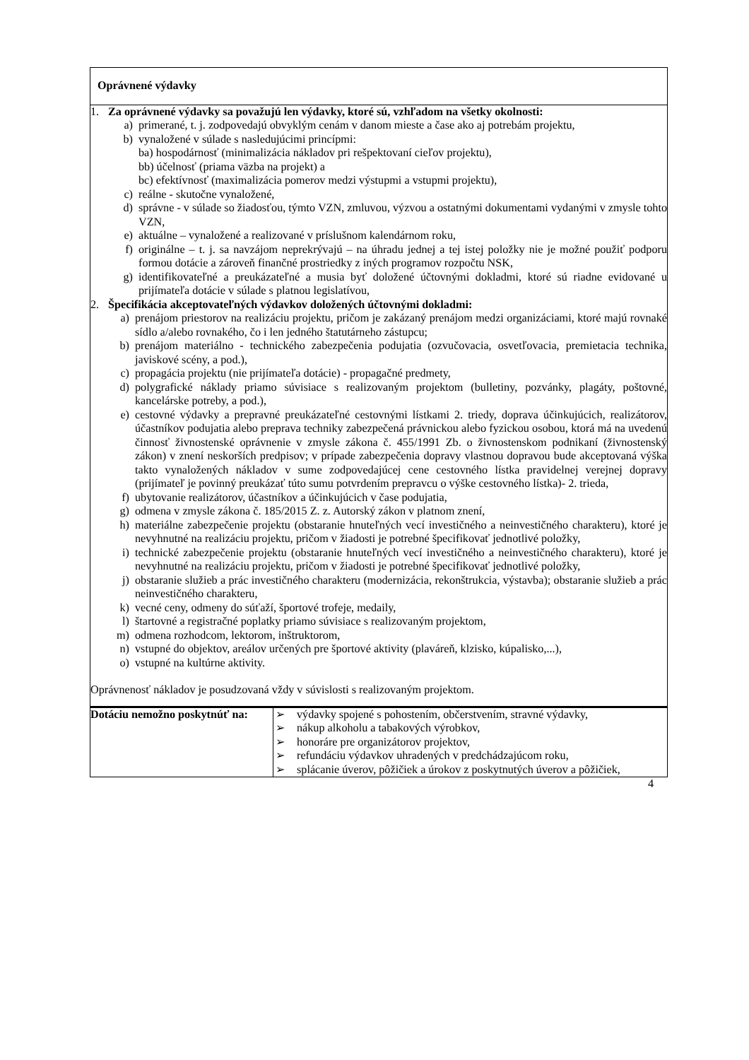| Oprávnené výdavky | |
| 1. Za oprávnené výdavky sa považujú len výdavky, ktoré sú, vzhľadom na všetky okolnosti: a) primerané, t. j. zodpovedajú obvyklým cenám v danom mieste a čase ako aj potrebám projektu, b) vynaložené v súlade s nasledujúcimi princípmi: ba) hospodárnosť (minimalizácia nákladov pri rešpektovaní cieľov projektu), bb) účelnosť (priama väzba na projekt) a bc) efektívnosť (maximalizácia pomerov medzi výstupmi a vstupmi projektu), c) reálne - skutočne vynaložené, d) správne - v súlade so žiadosťou, týmto VZN, zmluvou, výzvou a ostatnými dokumentami vydanými v zmysle tohto VZN, e) aktuálne – vynaložené a realizované v príslušnom kalendárnom roku, f) originálne – t. j. sa navzájom neprekrývajú – na úhradu jednej a tej istej položky nie je možné použiť podporu formou dotácie a zároveň finančné prostriedky z iných programov rozpočtu NSK, g) identifikovateľné a preukázateľné a musia byť doložené účtovnými dokladmi, ktoré sú riadne evidované u prijímateľa dotácie v súlade s platnou legislatívou, 2. Špecifikácia akceptovateľných výdavkov doložených účtovnými dokladmi: a) prenájom priestorov na realizáciu projektu, pričom je zakázaný prenájom medzi organizáciami, ktoré majú rovnaké sídlo a/alebo rovnakého, čo i len jedného štatutárneho zástupcu; b) prenájom materiálno - technického zabezpečenia podujatia (ozvučovacia, osvetľovacia, premietacia technika, javiskové scény, a pod.), c) propagácia projektu (nie prijímateľa dotácie) - propagačné predmety, d) polygrafické náklady priamo súvisiace s realizovaným projektom (bulletiny, pozvánky, plagáty, poštovné, kancelárske potreby, a pod.), e) cestovné výdavky a prepravné preukázateľné cestovnými lístkami 2. triedy, doprava účinkujúcich, realizátorov, účastníkov podujatia alebo preprava techniky zabezpečená právnickou alebo fyzickou osobou, ktorá má na uvedenú činnosť živnostenské oprávnenie v zmysle zákona č. 455/1991 Zb. o živnostenskom podnikaní (živnostenský zákon) v znení neskorších predpisov; v prípade zabezpečenia dopravy vlastnou dopravou bude akceptovaná výška takto vynaložených nákladov v sume zodpovedajúcej cene cestovného lístka pravidelnej verejnej dopravy (prijímateľ je povinný preukázať túto sumu potvrdením prepravcu o výške cestovného lístka)- 2. trieda, f) ubytovanie realizátorov, účastníkov a účinkujúcich v čase podujatia, g) odmena v zmysle zákona č. 185/2015 Z. z. Autorský zákon v platnom znení, h) materiálne zabezpečenie projektu (obstaranie hnuteľných vecí investičného a neinvestičného charakteru), ktoré je nevyhnutné na realizáciu projektu, pričom v žiadosti je potrebné špecifikovať jednotlivé položky, i) technické zabezpečenie projektu (obstaranie hnuteľných vecí investičného a neinvestičného charakteru), ktoré je nevyhnutné na realizáciu projektu, pričom v žiadosti je potrebné špecifikovať jednotlivé položky, j) obstaranie služieb a prác investičného charakteru (modernizácia, rekonštrukcia, výstavba); obstaranie služieb a prác neinvestičného charakteru, k) vecné ceny, odmeny do súťaží, športové trofeje, medaily, l) štartovné a registračné poplatky priamo súvisiace s realizovaným projektom, m) odmena rozhodcom, lektorom, inštruktorom, n) vstupné do objektov, areálov určených pre športové aktivity (plaváreň, klzisko, kúpalisko,...), o) vstupné na kultúrne aktivity. Oprávnenosť nákladov je posudzovaná vždy v súvislosti s realizovaným projektom. | |
| Dotáciu nemožno poskytnúť na: | ➢ výdavky spojené s pohostením, občerstvením, stravné výdavky, ➢ nákup alkoholu a tabakových výrobkov, ➢ honoráre pre organizátorov projektov, ➢ refundáciu výdavkov uhradených v predchádzajúcom roku, ➢ splácanie úverov, pôžičiek a úrokov z poskytnutých úverov a pôžičiek, |
4